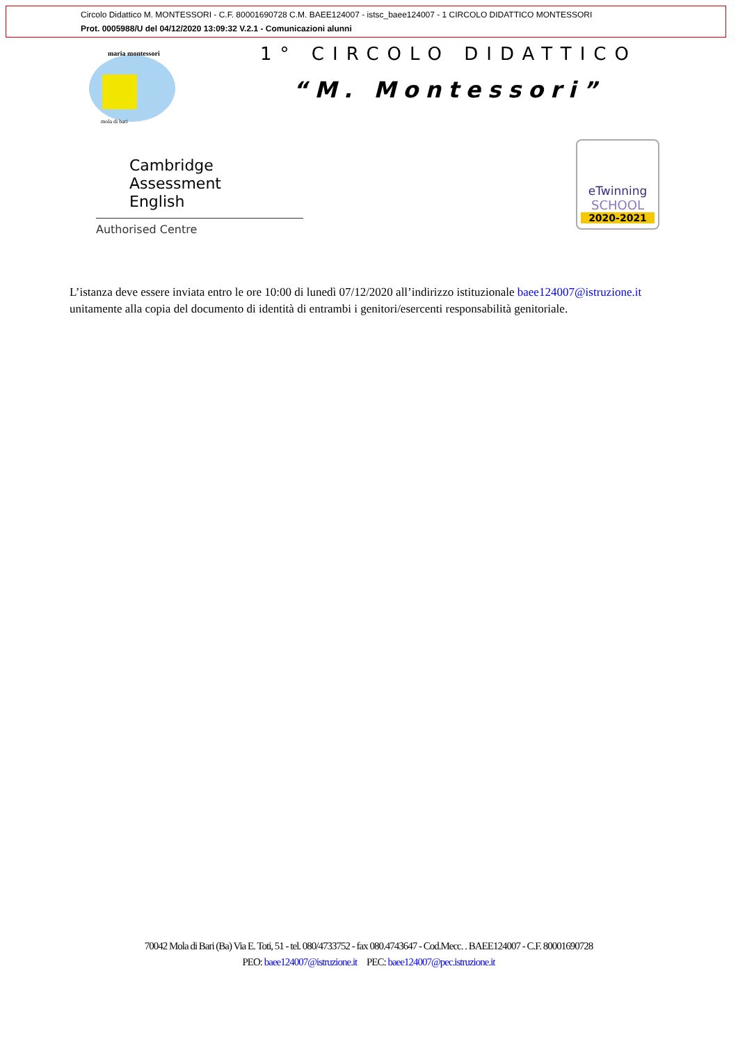Circolo Didattico M. MONTESSORI - C.F. 80001690728 C.M. BAEE124007 - istsc_baee124007 - 1 CIRCOLO DIDATTICO MONTESSORI
Prot. 0005988/U del 04/12/2020 13:09:32 V.2.1 - Comunicazioni alunni
maria montessori
mola di bari
1° CIRCOLO DIDATTICO
“M. Montessori”
Cambridge Assessment
English
Authorised Centre
eTwinning
SCHOOL
2020-2021
L’istanza deve essere inviata entro le ore 10:00 di lunedì 07/12/2020 all’indirizzo istituzionale baee124007@istruzione.it unitamente alla copia del documento di identità di entrambi i genitori/esercenti responsabilità genitoriale.
70042 Mola di Bari (Ba) Via E. Toti, 51 - tel. 080/4733752 - fax 080.4743647 - Cod.Mecc. . BAEE124007 - C.F. 80001690728
PEO: baee124007@istruzione.it PEC: baee124007@pec.istruzione.it